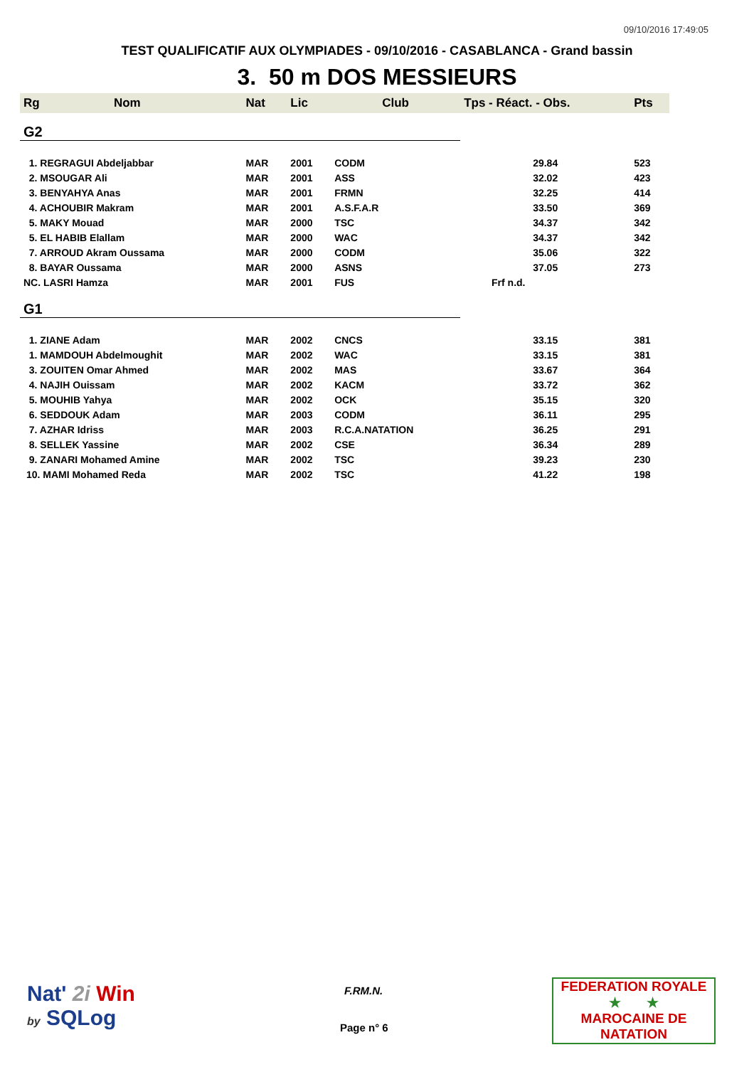09/10/2016 17:49:05
TEST QUALIFICATIF AUX OLYMPIADES - 09/10/2016 - CASABLANCA - Grand bassin
3. 50 m DOS MESSIEURS
| Rg | Nom | Nat | Lic | Club | Tps - Réact. - Obs. | Pts |
| --- | --- | --- | --- | --- | --- | --- |
| G2 | | | | | | |
| 1. REGRAGUI Abdeljabbar | | MAR | 2001 | CODM | 29.84 | 523 |
| 2. MSOUGAR Ali | | MAR | 2001 | ASS | 32.02 | 423 |
| 3. BENYAHYA Anas | | MAR | 2001 | FRMN | 32.25 | 414 |
| 4. ACHOUBIR Makram | | MAR | 2001 | A.S.F.A.R | 33.50 | 369 |
| 5. MAKY Mouad | | MAR | 2000 | TSC | 34.37 | 342 |
| 5. EL HABIB Elallam | | MAR | 2000 | WAC | 34.37 | 342 |
| 7. ARROUD Akram Oussama | | MAR | 2000 | CODM | 35.06 | 322 |
| 8. BAYAR Oussama | | MAR | 2000 | ASNS | 37.05 | 273 |
| NC. LASRI Hamza | | MAR | 2001 | FUS | Frf n.d. | |
| G1 | | | | | | |
| 1. ZIANE Adam | | MAR | 2002 | CNCS | 33.15 | 381 |
| 1. MAMDOUH Abdelmoughit | | MAR | 2002 | WAC | 33.15 | 381 |
| 3. ZOUITEN Omar Ahmed | | MAR | 2002 | MAS | 33.67 | 364 |
| 4. NAJIH Ouissam | | MAR | 2002 | KACM | 33.72 | 362 |
| 5. MOUHIB Yahya | | MAR | 2002 | OCK | 35.15 | 320 |
| 6. SEDDOUK Adam | | MAR | 2003 | CODM | 36.11 | 295 |
| 7. AZHAR Idriss | | MAR | 2003 | R.C.A.NATATION | 36.25 | 291 |
| 8. SELLEK Yassine | | MAR | 2002 | CSE | 36.34 | 289 |
| 9. ZANARI Mohamed Amine | | MAR | 2002 | TSC | 39.23 | 230 |
| 10. MAMI Mohamed Reda | | MAR | 2002 | TSC | 41.22 | 198 |
Nat' 2i Win
by SQLog
F.RM.N.
Page n° 6
FEDERATION ROYALE
★ ★
MAROCAINE DE NATATION